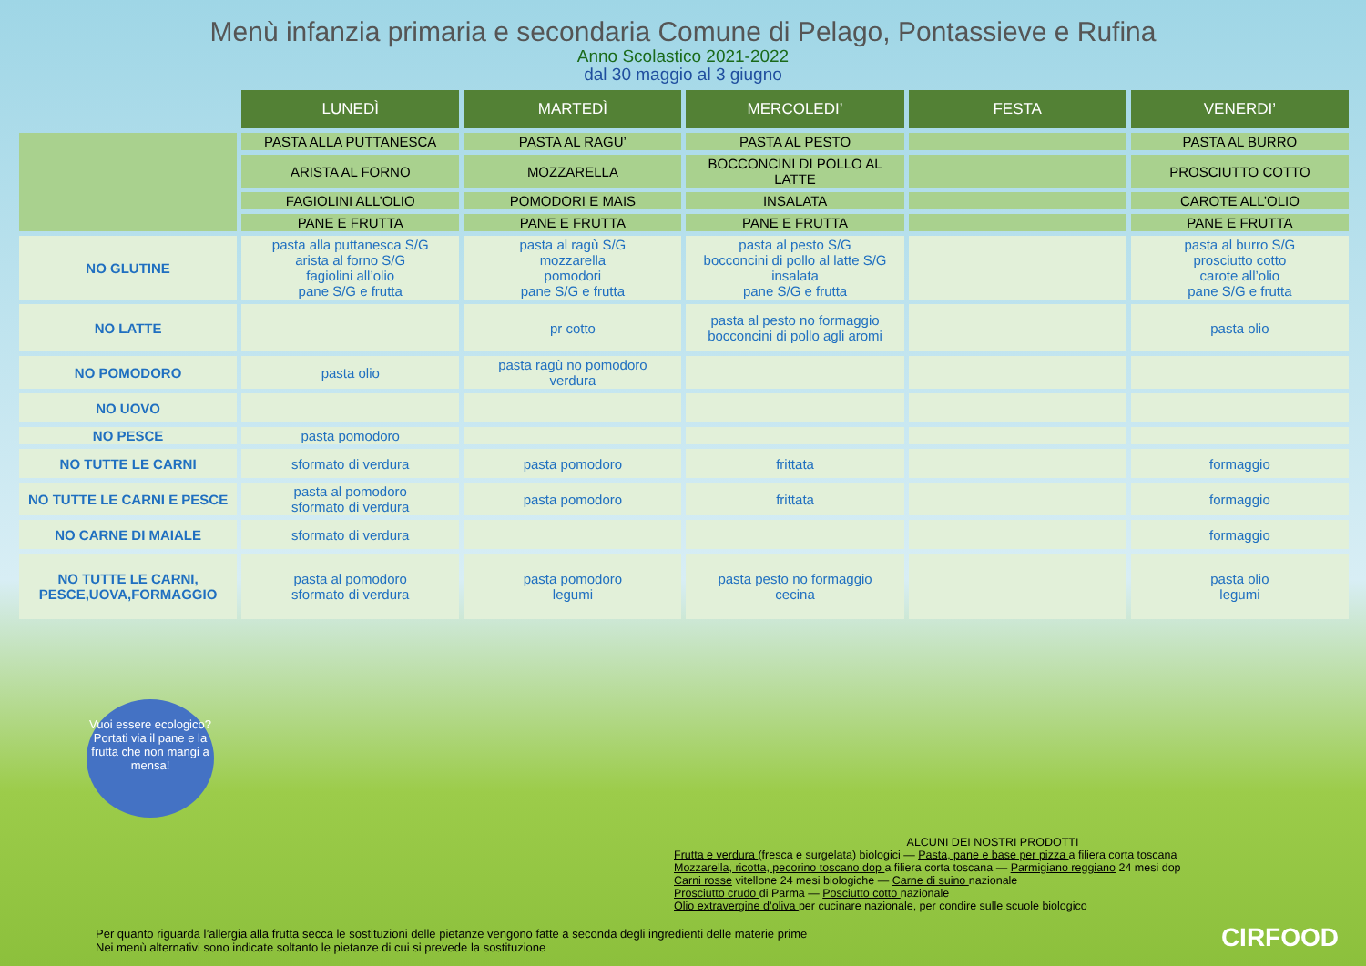Menù infanzia primaria e secondaria Comune di Pelago, Pontassieve e Rufina
Anno Scolastico 2021-2022
dal 30 maggio al 3 giugno
| | LUNEDÌ | MARTEDÌ | MERCOLEDI’ | FESTA | VENERDI’ |
| --- | --- | --- | --- | --- | --- |
| | PASTA ALLA PUTTANESCA | PASTA AL RAGU’ | PASTA AL PESTO | | PASTA AL BURRO |
| | ARISTA AL FORNO | MOZZARELLA | BOCCONCINI DI POLLO AL LATTE | | PROSCIUTTO COTTO |
| | FAGIOLINI ALL’OLIO | POMODORI E MAIS | INSALATA | | CAROTE ALL’OLIO |
| | PANE E FRUTTA | PANE E FRUTTA | PANE E FRUTTA | | PANE E FRUTTA |
| NO GLUTINE | pasta alla puttanesca S/G arista al forno S/G fagiolini all’olio pane S/G e frutta | pasta al ragù S/G mozzarella pomodori pane S/G e frutta | pasta al pesto S/G bocconcini di pollo al latte S/G insalata pane S/G e frutta | | pasta al burro S/G prosciutto cotto carote all’olio pane S/G e frutta |
| NO LATTE | | pr cotto | pasta al pesto no formaggio bocconcini di pollo agli aromi | | pasta olio |
| NO POMODORO | pasta olio | pasta ragù no pomodoro verdura | | | |
| NO UOVO | | | | | |
| NO PESCE | pasta pomodoro | | | | |
| NO TUTTE LE CARNI | sformato di verdura | pasta pomodoro | frittata | | formaggio |
| NO TUTTE LE CARNI E PESCE | pasta al pomodoro sformato di verdura | pasta pomodoro | frittata | | formaggio |
| NO CARNE DI MAIALE | sformato di verdura | | | | formaggio |
| NO TUTTE LE CARNI, PESCE,UOVA,FORMAGGIO | pasta al pomodoro sformato di verdura | pasta pomodoro legumi | pasta pesto no formaggio cecina | | pasta olio legumi |
Vuoi essere ecologico? Portati via il pane e la frutta che non mangi a mensa!
ALCUNI DEI NOSTRI PRODOTTI
Frutta e verdura (fresca e surgelata) biologici — Pasta, pane e base per pizza a filiera corta toscana
Mozzarella, ricotta, pecorino toscano dop a filiera corta toscana — Parmigiano reggiano 24 mesi dop
Carni rosse vitellone 24 mesi biologiche — Carne di suino nazionale
Prosciutto crudo di Parma — Posciutto cotto nazionale
Olio extravergine d’oliva per cucinare nazionale, per condire sulle scuole biologico
Per quanto riguarda l’allergia alla frutta secca le sostituzioni delle pietanze vengono fatte a seconda degli ingredienti delle materie prime
Nei menù alternativi sono indicate soltanto le pietanze di cui si prevede la sostituzione
CIRFOOD